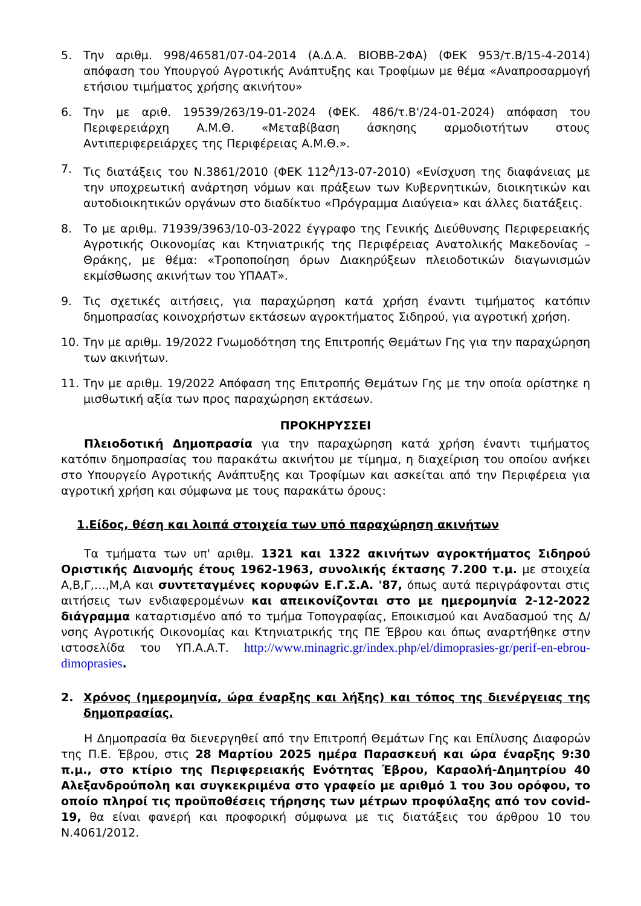5. Την αριθμ. 998/46581/07-04-2014 (Α.Δ.Α. ΒΙΟΒΒ-2ΦΑ) (ΦΕΚ 953/τ.Β/15-4-2014) απόφαση του Υπουργού Αγροτικής Ανάπτυξης και Τροφίμων με θέμα «Αναπροσαρμογή ετήσιου τιμήματος χρήσης ακινήτου»
6. Την με αριθ. 19539/263/19-01-2024 (ΦΕΚ. 486/τ.Β'/24-01-2024) απόφαση του Περιφερειάρχη Α.Μ.Θ. «Μεταβίβαση άσκησης αρμοδιοτήτων στους Αντιπεριφερειάρχες της Περιφέρειας Α.Μ.Θ.».
7. Τις διατάξεις του Ν.3861/2010 (ΦΕΚ 112<sup>Α</sup>/13-07-2010) «Ενίσχυση της διαφάνειας με την υποχρεωτική ανάρτηση νόμων και πράξεων των Κυβερνητικών, διοικητικών και αυτοδιοικητικών οργάνων στο διαδίκτυο «Πρόγραμμα Διαύγεια» και άλλες διατάξεις.
8. Το με αριθμ. 71939/3963/10-03-2022 έγγραφο της Γενικής Διεύθυνσης Περιφερειακής Αγροτικής Οικονομίας και Κτηνιατρικής της Περιφέρειας Ανατολικής Μακεδονίας – Θράκης, με θέμα: «Τροποποίηση όρων Διακηρύξεων πλειοδοτικών διαγωνισμών εκμίσθωσης ακινήτων του ΥΠΑΑΤ».
9. Τις σχετικές αιτήσεις, για παραχώρηση κατά χρήση έναντι τιμήματος κατόπιν δημοπρασίας κοινοχρήστων εκτάσεων αγροκτήματος Σιδηρού, για αγροτική χρήση.
10. Την με αριθμ. 19/2022 Γνωμοδότηση της Επιτροπής Θεμάτων Γης για την παραχώρηση των ακινήτων.
11. Την με αριθμ. 19/2022 Απόφαση της Επιτροπής Θεμάτων Γης με την οποία ορίστηκε η μισθωτική αξία των προς παραχώρηση εκτάσεων.
ΠΡΟΚΗΡΥΣΣΕΙ
Πλειοδοτική Δημοπρασία για την παραχώρηση κατά χρήση έναντι τιμήματος κατόπιν δημοπρασίας του παρακάτω ακινήτου με τίμημα, η διαχείριση του οποίου ανήκει στο Υπουργείο Αγροτικής Ανάπτυξης και Τροφίμων και ασκείται από την Περιφέρεια για αγροτική χρήση και σύμφωνα με τους παρακάτω όρους:
1.Είδος, θέση και λοιπά στοιχεία των υπό παραχώρηση ακινήτων
Τα τμήματα των υπ' αριθμ. 1321 και 1322 ακινήτων αγροκτήματος Σιδηρού Οριστικής Διανομής έτους 1962-1963, συνολικής έκτασης 7.200 τ.μ. με στοιχεία Α,Β,Γ,…,Μ,Α και συντεταγμένες κορυφών Ε.Γ.Σ.Α. '87, όπως αυτά περιγράφονται στις αιτήσεις των ενδιαφερομένων και απεικονίζονται στο με ημερομηνία 2-12-2022 διάγραμμα καταρτισμένο από το τμήμα Τοπογραφίας, Εποικισμού και Αναδασμού της Δ/νσης Αγροτικής Οικονομίας και Κτηνιατρικής της ΠΕ Έβρου και όπως αναρτήθηκε στην ιστοσελίδα του ΥΠ.Α.Α.Τ. http://www.minagric.gr/index.php/el/dimoprasies-gr/perif-en-ebrou-dimoprasies.
2. Χρόνος (ημερομηνία, ώρα έναρξης και λήξης) και τόπος της διενέργειας της δημοπρασίας.
Η Δημοπρασία θα διενεργηθεί από την Επιτροπή Θεμάτων Γης και Επίλυσης Διαφορών της Π.Ε. Έβρου, στις 28 Μαρτίου 2025 ημέρα Παρασκευή και ώρα έναρξης 9:30 π.μ., στο κτίριο της Περιφερειακής Ενότητας Έβρου, Καραολή-Δημητρίου 40 Αλεξανδρούπολη και συγκεκριμένα στο γραφείο με αριθμό 1 του 3ου ορόφου, το οποίο πληροί τις προϋποθέσεις τήρησης των μέτρων προφύλαξης από τον covid-19, θα είναι φανερή και προφορική σύμφωνα με τις διατάξεις του άρθρου 10 του Ν.4061/2012.